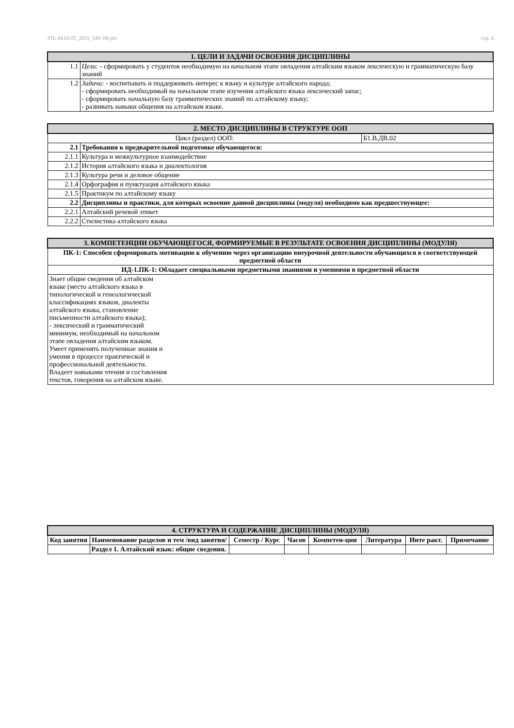УП: 44.03.05_2019_549-ЗФ.plx стр. 4
| 1. ЦЕЛИ И ЗАДАЧИ ОСВОЕНИЯ ДИСЦИПЛИНЫ | |
| --- | --- |
| 1.1 | Цели: - сформировать у студентов необходимую на начальном этапе овладения алтайским языком лексическую и грамматическую базу знаний |
| 1.2 | Задачи: - воспитывать и поддерживать интерес к языку и культуре алтайского народа; - сформировать необходимый на начальном этапе изучения алтайского языка лексический запас; - сформировать начальную базу грамматических знаний по алтайскому языку; - развивать навыки общения на алтайском языке. |
| 2. МЕСТО ДИСЦИПЛИНЫ В СТРУКТУРЕ ООП | | |
| --- | --- | --- |
| Цикл (раздел) ООП: | | Б1.В.ДВ.02 |
| 2.1 | Требования к предварительной подготовке обучающегося: | |
| 2.1.1 | Культура и межкультурное взаимодействие | |
| 2.1.2 | История алтайского языка и диалектология | |
| 2.1.3 | Культура речи и деловое общение | |
| 2.1.4 | Орфография и пунктуация алтайского языка | |
| 2.1.5 | Практикум по алтайскому языку | |
| 2.2 | Дисциплины и практики, для которых освоение данной дисциплины (модуля) необходимо как предшествующее: | |
| 2.2.1 | Алтайский речевой этикет | |
| 2.2.2 | Стилистика алтайского языка | |
| 3. КОМПЕТЕНЦИИ ОБУЧАЮЩЕГОСЯ, ФОРМИРУЕМЫЕ В РЕЗУЛЬТАТЕ ОСВОЕНИЯ ДИСЦИПЛИНЫ (МОДУЛЯ) |
| --- |
| ПК-1: Способен сформировать мотивацию к обучению через организацию внеурочной деятельности обучающихся в соответствующей предметной области |
| ИД-1.ПК-1: Обладает специальными предметными знаниями и умениями в предметной области |
| Знает общие сведения об алтайском языке (место алтайского языка в типологической и генеалогической классификациях языков, диалекты алтайского языка, становление письменности алтайского языка); - лексический и грамматический минимум, необходимый на начальном этапе овладения алтайским языком. Умеет применять полученные знания и умения в процессе практической и профессиональной деятельности. Владеет навыками чтения и составления текстов, говорения на алтайском языке. |
| 4. СТРУКТУРА И СОДЕРЖАНИЕ ДИСЦИПЛИНЫ (МОДУЛЯ) | | | | | | | |
| --- | --- | --- | --- | --- | --- | --- | --- |
| Код занятия | Наименование разделов и тем /вид занятия/ | Семестр / Курс | Часов | Компетен-ции | Литература | Инте ракт. | Примечание |
| | Раздел 1. Алтайский язык: общие сведения. | | | | | | |